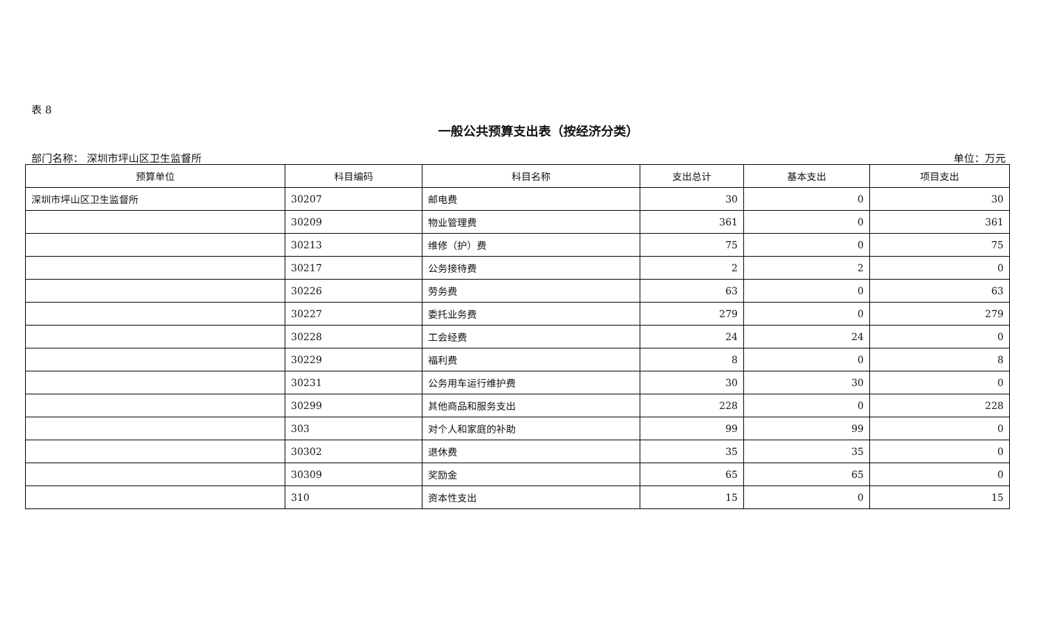表 8
一般公共预算支出表（按经济分类）
部门名称： 深圳市坪山区卫生监督所 单位：万元
| 预算单位 | 科目编码 | 科目名称 | 支出总计 | 基本支出 | 项目支出 |
| --- | --- | --- | --- | --- | --- |
| 深圳市坪山区卫生监督所 | 30207 | 邮电费 | 30 | 0 | 30 |
| | 30209 | 物业管理费 | 361 | 0 | 361 |
| | 30213 | 维修（护）费 | 75 | 0 | 75 |
| | 30217 | 公务接待费 | 2 | 2 | 0 |
| | 30226 | 劳务费 | 63 | 0 | 63 |
| | 30227 | 委托业务费 | 279 | 0 | 279 |
| | 30228 | 工会经费 | 24 | 24 | 0 |
| | 30229 | 福利费 | 8 | 0 | 8 |
| | 30231 | 公务用车运行维护费 | 30 | 30 | 0 |
| | 30299 | 其他商品和服务支出 | 228 | 0 | 228 |
| | 303 | 对个人和家庭的补助 | 99 | 99 | 0 |
| | 30302 | 退休费 | 35 | 35 | 0 |
| | 30309 | 奖励金 | 65 | 65 | 0 |
| | 310 | 资本性支出 | 15 | 0 | 15 |